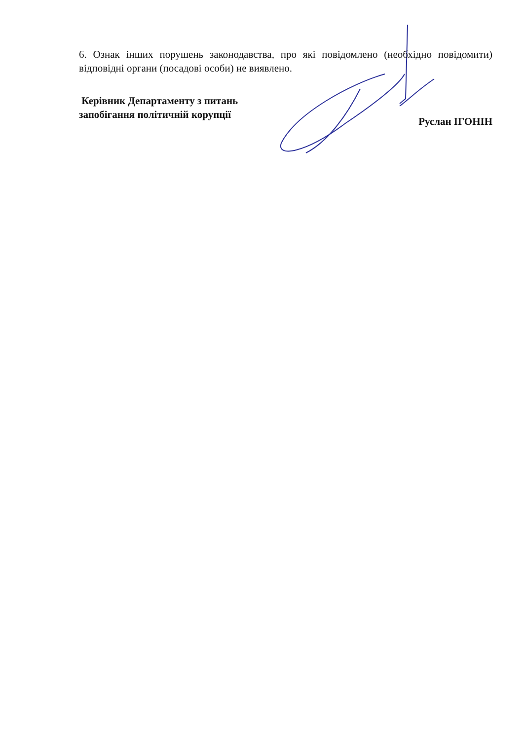6. Ознак інших порушень законодавства, про які повідомлено (необхідно повідомити) відповідні органи (посадові особи) не виявлено.
Керівник Департаменту з питань
запобігання політичній корупції
Руслан ІГОНІН